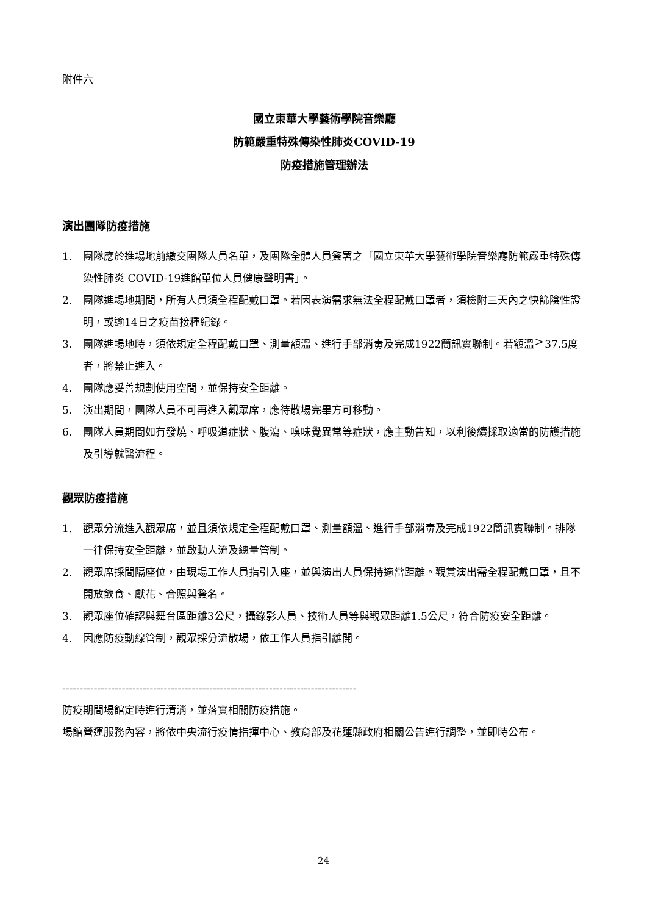附件六
國立東華大學藝術學院音樂廳
防範嚴重特殊傳染性肺炎COVID-19
防疫措施管理辦法
演出團隊防疫措施
1. 團隊應於進場地前繳交團隊人員名單，及團隊全體人員簽署之「國立東華大學藝術學院音樂廳防範嚴重特殊傳染性肺炎 COVID-19進館單位人員健康聲明書」。
2. 團隊進場地期間，所有人員須全程配戴口罩。若因表演需求無法全程配戴口罩者，須檢附三天內之快篩陰性證明，或逾14日之疫苗接種紀錄。
3. 團隊進場地時，須依規定全程配戴口罩、測量額溫、進行手部消毒及完成1922簡訊實聯制。若額溫≧37.5度者，將禁止進入。
4. 團隊應妥善規劃使用空間，並保持安全距離。
5. 演出期間，團隊人員不可再進入觀眾席，應待散場完畢方可移動。
6. 團隊人員期間如有發燒、呼吸道症狀、腹瀉、嗅味覺異常等症狀，應主動告知，以利後續採取適當的防護措施及引導就醫流程。
觀眾防疫措施
1. 觀眾分流進入觀眾席，並且須依規定全程配戴口罩、測量額溫、進行手部消毒及完成1922簡訊實聯制。排隊一律保持安全距離，並啟動人流及總量管制。
2. 觀眾席採間隔座位，由現場工作人員指引入座，並與演出人員保持適當距離。觀賞演出需全程配戴口罩，且不開放飲食、獻花、合照與簽名。
3. 觀眾座位確認與舞台區距離3公尺，攝錄影人員、技術人員等與觀眾距離1.5公尺，符合防疫安全距離。
4. 因應防疫動線管制，觀眾採分流散場，依工作人員指引離開。
------------------------------------------------------------------------------------
防疫期間場館定時進行清消，並落實相關防疫措施。
場館營運服務內容，將依中央流行疫情指揮中心、教育部及花蓮縣政府相關公告進行調整，並即時公布。
24